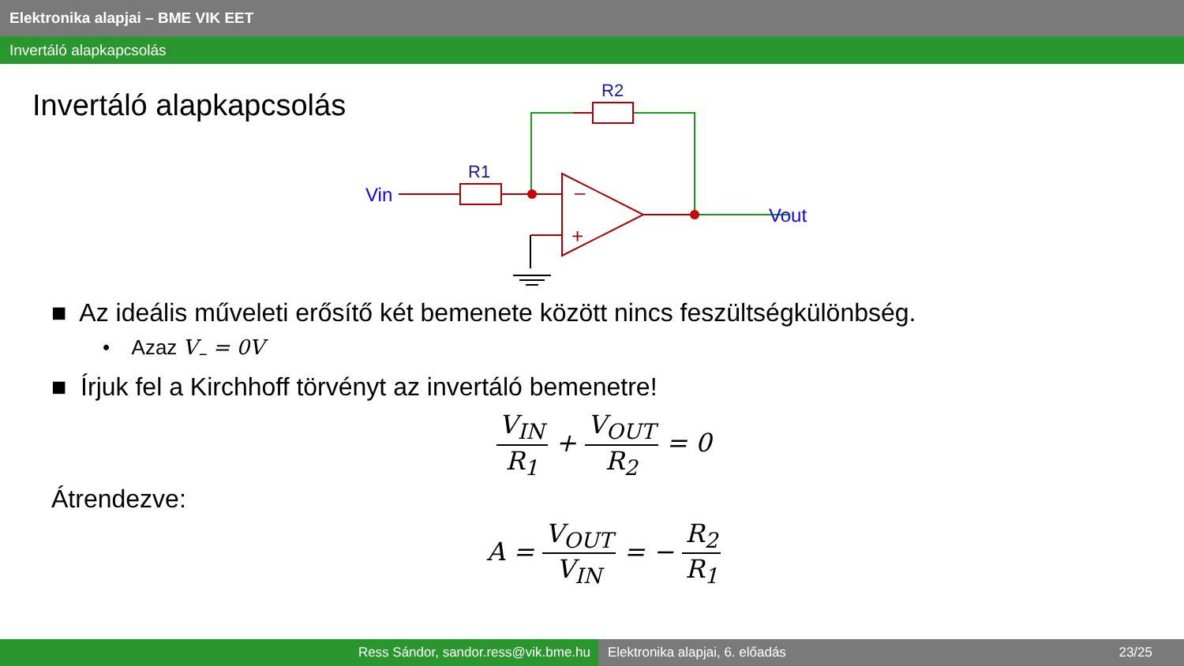Elektronika alapjai – BME VIK EET
Invertáló alapkapcsolás
Invertáló alapkapcsolás
–
+
R1
R2
Vin
Vout
■ Az ideális műveleti erősítő két bemenete között nincs feszültségkülönbség.
• Azaz V<sub>–</sub> = 0V
■ Írjuk fel a Kirchhoff törvényt az invertáló bemenetre!
V<sub>IN</sub> R<sub>1</sub> + V<sub>OUT</sub> R<sub>2</sub> = 0
Átrendezve:
A = V<sub>OUT</sub> V<sub>IN</sub> = − R<sub>2</sub> R<sub>1</sub>
Ress Sándor, sandor.ress@vik.bme.hu Elektronika alapjai, 6. előadás 23/25